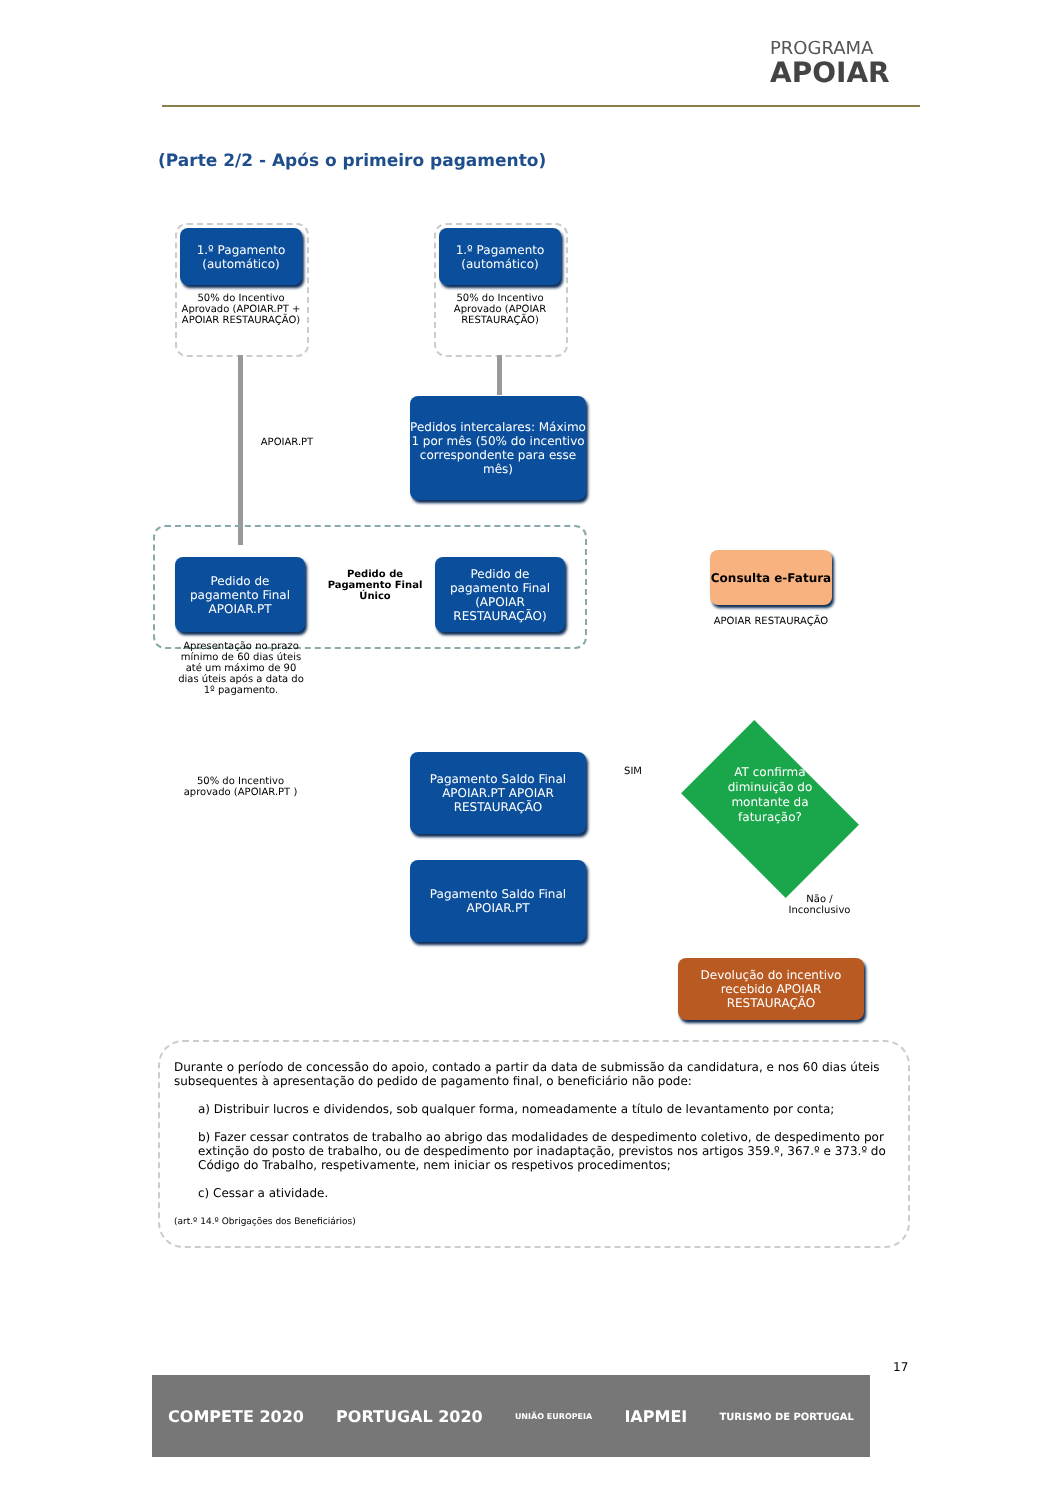PROGRAMA
APOIAR
(Parte 2/2 - Após o primeiro pagamento)
1.º Pagamento (automático)
50% do Incentivo Aprovado (APOIAR.PT + APOIAR RESTAURAÇÃO)
1.º Pagamento (automático)
50% do Incentivo Aprovado (APOIAR RESTAURAÇÃO)
APOIAR.PT
Pedidos intercalares: Máximo 1 por mês (50% do incentivo correspondente para esse mês)
Pedido de pagamento Final APOIAR.PT
Pedido de Pagamento Final Único
Pedido de pagamento Final (APOIAR RESTAURAÇÃO)
Apresentação no prazo mínimo de 60 dias úteis até um máximo de 90 dias úteis após a data do 1º pagamento.
Consulta e-Fatura
APOIAR RESTAURAÇÃO
50% do Incentivo aprovado (APOIAR.PT )
Pagamento Saldo Final APOIAR.PT APOIAR RESTAURAÇÃO
SIM
AT confirma diminuição do montante da faturação?
Pagamento Saldo Final APOIAR.PT
Não / Inconclusivo
Devolução do incentivo recebido APOIAR RESTAURAÇÃO
Durante o período de concessão do apoio, contado a partir da data de submissão da candidatura, e nos 60 dias úteis subsequentes à apresentação do pedido de pagamento final, o beneficiário não pode:
a) Distribuir lucros e dividendos, sob qualquer forma, nomeadamente a título de levantamento por conta;
b) Fazer cessar contratos de trabalho ao abrigo das modalidades de despedimento coletivo, de despedimento por extinção do posto de trabalho, ou de despedimento por inadaptação, previstos nos artigos 359.º, 367.º e 373.º do Código do Trabalho, respetivamente, nem iniciar os respetivos procedimentos;
c) Cessar a atividade.
(art.º 14.º Obrigações dos Beneficiários)
17
COMPETE 2020 PORTUGAL 2020 UNIÃO EUROPEIA IAPMEI TURISMO DE PORTUGAL